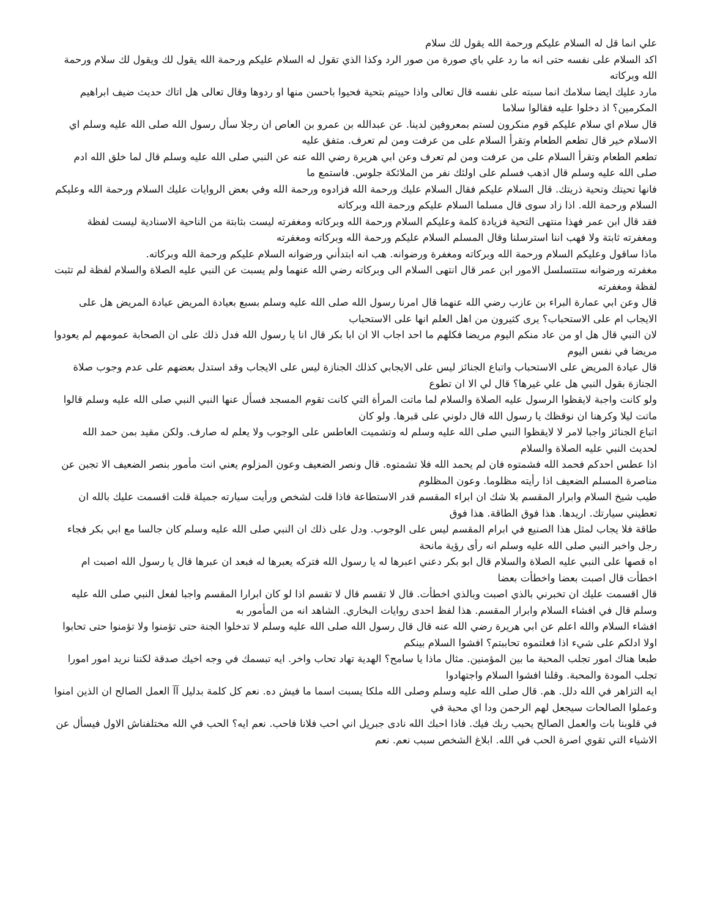علي انما قل له السلام عليكم ورحمة الله يقول لك سلام
اكد السلام على نفسه حتى انه ما رد علي باي صورة من صور الرد وكذا الذي تقول له السلام عليكم ورحمة الله يقول لك ويقول لك سلام ورحمة الله وبركاته
مارد عليك ايضا سلامك انما سبته على نفسه قال تعالى واذا حييتم بتحية فحيوا باحسن منها او ردوها وقال تعالى هل اتاك حديث ضيف ابراهيم المكرمين؟ اذ دخلوا عليه فقالوا سلاما
قال سلام اي سلام عليكم قوم منكرون لستم بمعروفين لدينا. عن عبدالله بن عمرو بن العاص ان رجلا سأل رسول الله صلى الله عليه وسلم اي الاسلام خير قال تطعم الطعام وتقرأ السلام على من عرفت ومن لم تعرف. متفق عليه
تطعم الطعام وتقرأ السلام على من عرفت ومن لم تعرف وعن ابي هريرة رضي الله عنه عن النبي صلى الله عليه وسلم قال لما خلق الله ادم صلى الله عليه وسلم قال اذهب فسلم على اولئك نفر من الملائكة جلوس. فاستمع ما
فانها تحيتك وتحية ذريتك. قال السلام عليكم فقال السلام عليك ورحمة الله فزادوه ورحمة الله وفي بعض الروايات عليك السلام ورحمة الله وعليكم السلام ورحمة الله. اذا زاد سوى قال مسلما السلام عليكم ورحمة الله وبركاته
فقد قال ابن عمر فهذا منتهى التحية فزيادة كلمة وعليكم السلام ورحمة الله وبركاته ومغفرته ليست بثابتة من الناحية الاسنادية ليست لفظة ومغفرته ثابتة ولا فهب اننا استرسلنا وقال المسلم السلام عليكم ورحمة الله وبركاته ومغفرته
ماذا ساقول وعليكم السلام ورحمة الله وبركاته ومغفرة ورضوانه. هب انه ابتدأني ورضوانه السلام عليكم ورحمة الله وبركاته.
مغفرته ورضوانه ستتسلسل الامور ابن عمر قال انتهى السلام الى وبركاته رضي الله عنهما ولم يسبت عن النبي عليه الصلاة والسلام لفظة لم تثبت لفظة ومغفرته
قال وعن ابي عمارة البراء بن عازب رضي الله عنهما قال امرنا رسول الله صلى الله عليه وسلم بسبع بعيادة المريض عيادة المريض هل على الايجاب ام على الاستحباب؟ يرى كثيرون من اهل العلم انها على الاستحباب
لان النبي قال هل او من عاد منكم اليوم مريضا فكلهم ما احد اجاب الا ان ابا بكر قال انا يا رسول الله فدل ذلك على ان الصحابة عمومهم لم يعودوا مريضا في نفس اليوم
قال عيادة المريض على الاستحباب واتباع الجنائز ليس على الايجابي كذلك الجنازة ليس على الايجاب وقد استدل بعضهم على عدم وجوب صلاة الجنازة بقول النبي هل علي غيرها؟ قال لي الا ان تطوع
ولو كانت واجبة لايقظوا الرسول عليه الصلاة والسلام لما ماتت المرأة التي كانت تقوم المسجد فسأل عنها النبي النبي صلى الله عليه وسلم قالوا ماتت ليلا وكرهنا ان نوقظك يا رسول الله قال دلوني على قبرها. ولو كان
اتباع الجنائز واجبا لامر لا لايقظوا النبي صلى الله عليه وسلم له وتشميت العاطس على الوجوب ولا يعلم له صارف. ولكن مقيد بمن حمد الله لحديث النبي عليه الصلاة والسلام
اذا عطس احدكم فحمد الله فشمتوه فان لم يحمد الله فلا تشمتوه. قال ونصر الضعيف وعون المزلوم يعني انت مأمور بنصر الضعيف الا تجبن عن مناصرة المسلم الضعيف اذا رأيته مظلوما. وعون المظلوم
طيب شيخ السلام وابرار المقسم بلا شك ان ابراء المقسم قدر الاستطاعة فاذا قلت لشخص ورأيت سيارته جميلة قلت اقسمت عليك بالله ان تعطيني سيارتك. اريدها. هذا فوق الطاقة. هذا فوق
طاقة فلا يجاب لمثل هذا الصنيع في ابرام المقسم ليس على الوجوب. ودل على ذلك ان النبي صلى الله عليه وسلم كان جالسا مع ابي بكر فجاء رجل واخبر النبي صلى الله عليه وسلم انه رأى رؤية مانحة
اه قصها على النبي عليه الصلاة والسلام قال ابو بكر دعني اعبرها له يا رسول الله فتركه يعبرها له فبعد ان عبرها قال يا رسول الله اصبت ام اخطأت قال اصبت بعضا واخطأت بعضا
قال اقسمت عليك ان تخبرني بالذي اصبت وبالذي اخطأت. قال لا تقسم قال لا تقسم اذا لو كان ابرارا المقسم واجبا لفعل النبي صلى الله عليه وسلم قال في افشاء السلام وابرار المقسم. هذا لفظ احدى روايات البخاري. الشاهد انه من المأمور به
افشاء السلام والله اعلم عن ابي هريرة رضي الله عنه قال قال رسول الله صلى الله عليه وسلم لا تدخلوا الجنة حتى تؤمنوا ولا تؤمنوا حتى تحابوا اولا ادلكم على شيء اذا فعلتموه تحاببتم؟ افشوا السلام بينكم
طبعا هناك امور تجلب المحبة ما بين المؤمنين. مثال ماذا يا سامح؟ الهدية تهاد تحاب واخر. ايه تبسمك في وجه اخيك صدقة لكننا نريد امور امورا تجلب المودة والمحبة. وقلنا افشوا السلام واجتهادوا
ايه التزاهر في الله دلل. هم. قال صلى الله عليه وسلم وصلى الله ملكا يسبت اسما ما فيش ده. نعم كل كلمة بدليل آآ العمل الصالح ان الذين امنوا وعملوا الصالحات سيجعل لهم الرحمن ودا اي محبة في
في قلوبنا بات والعمل الصالح يحبب ربك فيك. فاذا احبك الله نادى جبريل اني احب فلانا فاحب. نعم ايه؟ الحب في الله مختلفناش الاول فيسأل عن الاشياء التي تقوي اصرة الحب في الله. ابلاغ الشخص سبب نعم. نعم